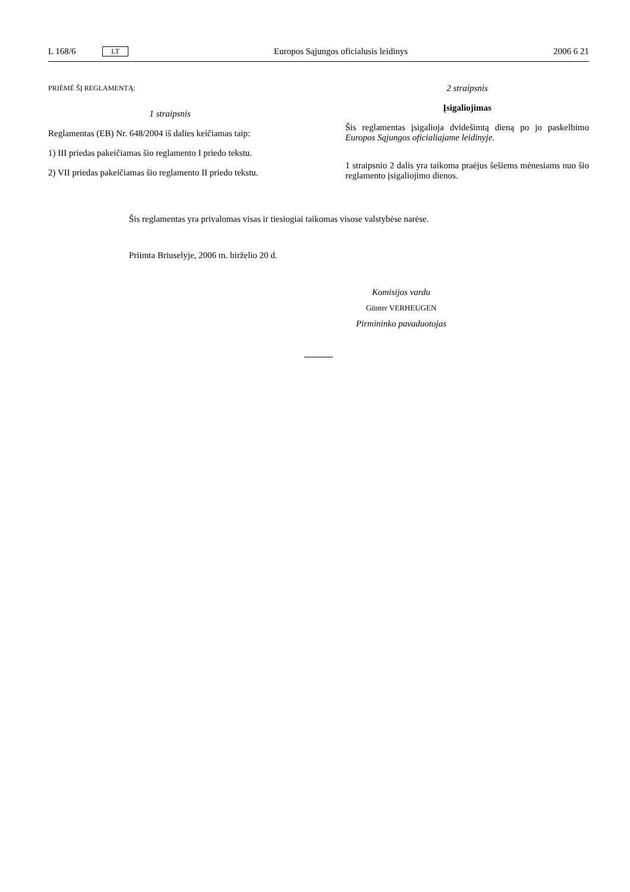L 168/6 LT Europos Sąjungos oficialusis leidinys 2006 6 21
PRIĖMĖ ŠĮ REGLAMENTĄ:
1 straipsnis
Reglamentas (EB) Nr. 648/2004 iš dalies keičiamas taip:
1) III priedas pakeičiamas šio reglamento I priedo tekstu.
2) VII priedas pakeičiamas šio reglamento II priedo tekstu.
2 straipsnis
Įsigaliojimas
Šis reglamentas įsigalioja dvidešimtą dieną po jo paskelbimo Europos Sąjungos oficialiajame leidinyje.
1 straipsnio 2 dalis yra taikoma praėjus šešiems mėnesiams nuo šio reglamento įsigaliojimo dienos.
Šis reglamentas yra privalomas visas ir tiesiogiai taikomas visose valstybėse narėse.
Priimta Briuselyje, 2006 m. birželio 20 d.
Komisijos vardu
Günter VERHEUGEN
Pirmininko pavaduotojas